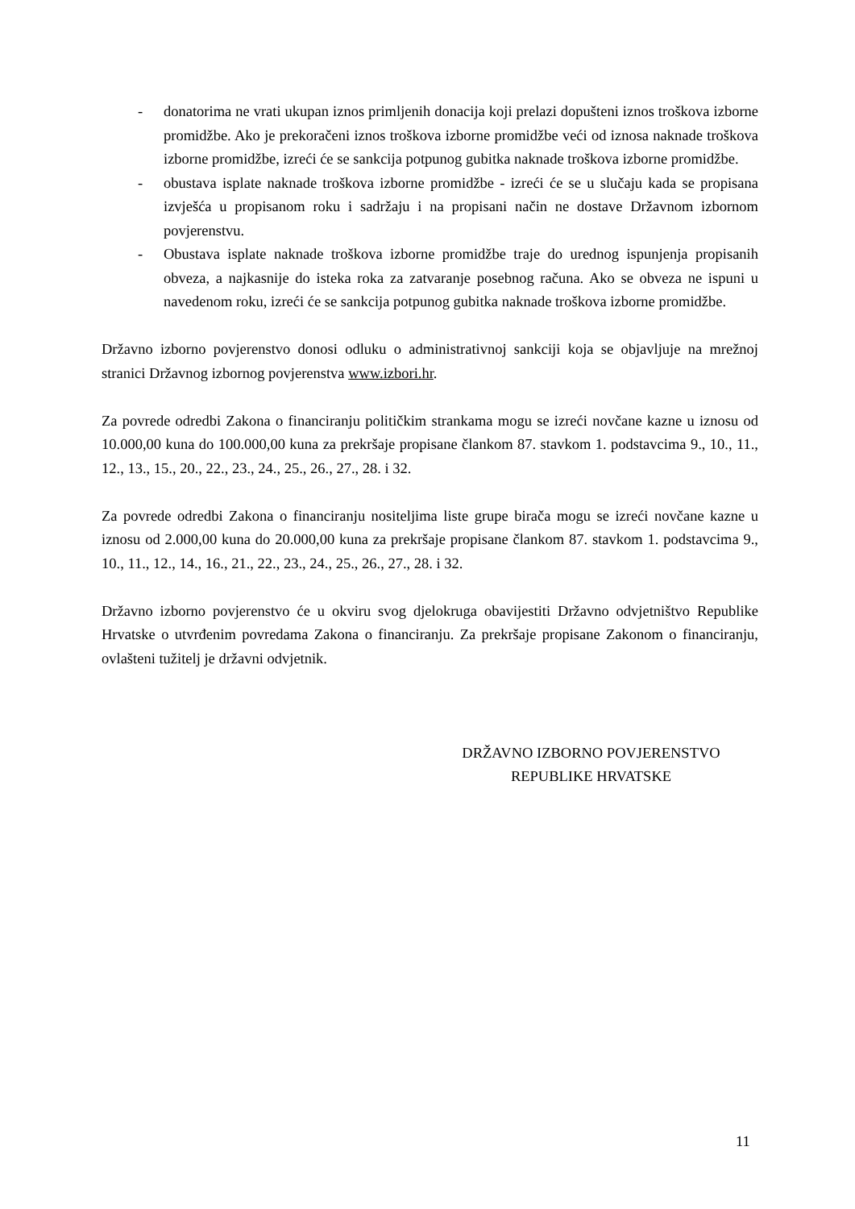- donatorima ne vrati ukupan iznos primljenih donacija koji prelazi dopušteni iznos troškova izborne promidžbe. Ako je prekoračeni iznos troškova izborne promidžbe veći od iznosa naknade troškova izborne promidžbe, izreći će se sankcija potpunog gubitka naknade troškova izborne promidžbe.
- obustava isplate naknade troškova izborne promidžbe - izreći će se u slučaju kada se propisana izvješća u propisanom roku i sadržaju i na propisani način ne dostave Državnom izbornom povjerenstvu.
- Obustava isplate naknade troškova izborne promidžbe traje do urednog ispunjenja propisanih obveza, a najkasnije do isteka roka za zatvaranje posebnog računa. Ako se obveza ne ispuni u navedenom roku, izreći će se sankcija potpunog gubitka naknade troškova izborne promidžbe.
Državno izborno povjerenstvo donosi odluku o administrativnoj sankciji koja se objavljuje na mrežnoj stranici Državnog izbornog povjerenstva www.izbori.hr.
Za povrede odredbi Zakona o financiranju političkim strankama mogu se izreći novčane kazne u iznosu od 10.000,00 kuna do 100.000,00 kuna za prekršaje propisane člankom 87. stavkom 1. podstavcima 9., 10., 11., 12., 13., 15., 20., 22., 23., 24., 25., 26., 27., 28. i 32.
Za povrede odredbi Zakona o financiranju nositeljima liste grupe birača mogu se izreći novčane kazne u iznosu od 2.000,00 kuna do 20.000,00 kuna za prekršaje propisane člankom 87. stavkom 1. podstavcima 9., 10., 11., 12., 14., 16., 21., 22., 23., 24., 25., 26., 27., 28. i 32.
Državno izborno povjerenstvo će u okviru svog djelokruga obavijestiti Državno odvjetništvo Republike Hrvatske o utvrđenim povredama Zakona o financiranju. Za prekršaje propisane Zakonom o financiranju, ovlašteni tužitelj je državni odvjetnik.
DRŽAVNO IZBORNO POVJERENSTVO
REPUBLIKE HRVATSKE
11